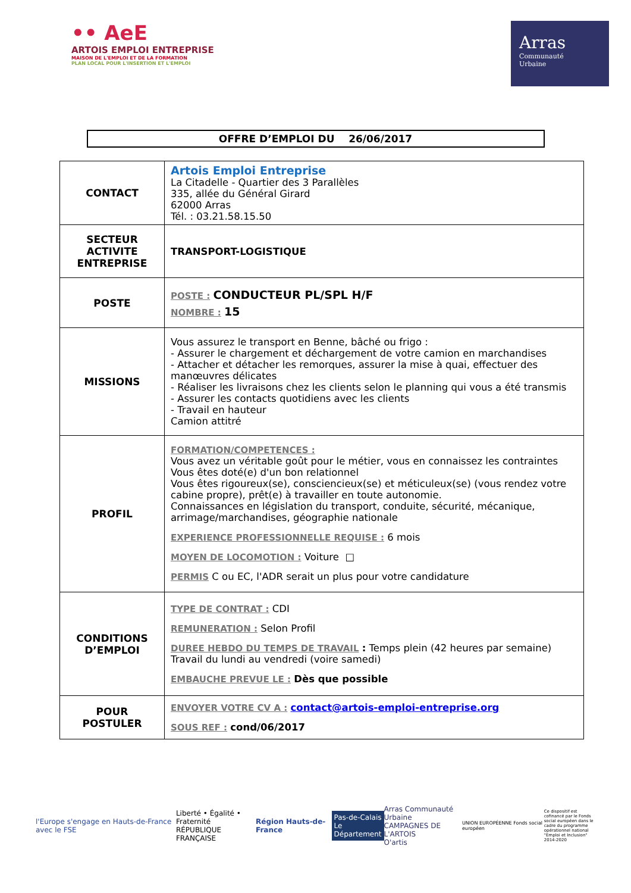•• AeE
ARTOIS EMPLOI ENTREPRISE
MAISON DE L'EMPLOI ET DE LA FORMATION
PLAN LOCAL POUR L'INSERTION ET L'EMPLOI
Arras
Communauté
Urbaine
OFFRE D’EMPLOI DU 26/06/2017
| CONTACT | Artois Emploi Entreprise La Citadelle - Quartier des 3 Parallèles 335, allée du Général Girard 62000 Arras Tél. : 03.21.58.15.50 |
| SECTEUR ACTIVITE ENTREPRISE | TRANSPORT-LOGISTIQUE |
| POSTE | POSTE : CONDUCTEUR PL/SPL H/F NOMBRE : 15 |
| MISSIONS | Vous assurez le transport en Benne, bâché ou frigo : - Assurer le chargement et déchargement de votre camion en marchandises - Attacher et détacher les remorques, assurer la mise à quai, effectuer des manœuvres délicates - Réaliser les livraisons chez les clients selon le planning qui vous a été transmis - Assurer les contacts quotidiens avec les clients - Travail en hauteur Camion attitré |
| PROFIL | FORMATION/COMPETENCES : Vous avez un véritable goût pour le métier, vous en connaissez les contraintes Vous êtes doté(e) d'un bon relationnel Vous êtes rigoureux(se), consciencieux(se) et méticuleux(se) (vous rendez votre cabine propre), prêt(e) à travailler en toute autonomie. Connaissances en législation du transport, conduite, sécurité, mécanique, arrimage/marchandises, géographie nationale EXPERIENCE PROFESSIONNELLE REQUISE : 6 mois MOYEN DE LOCOMOTION : Voiture □ PERMIS C ou EC, l'ADR serait un plus pour votre candidature |
| CONDITIONS D’EMPLOI | TYPE DE CONTRAT : CDI REMUNERATION : Selon Profil DUREE HEBDO DU TEMPS DE TRAVAIL : Temps plein (42 heures par semaine) Travail du lundi au vendredi (voire samedi) EMBAUCHE PREVUE LE : Dès que possible |
| POUR POSTULER | ENVOYER VOTRE CV A : contact@artois-emploi-entreprise.org SOUS REF : cond/06/2017 |
l'Europe s'engage en Hauts-de-France avec le FSE
Liberté • Égalité • Fraternité
RÉPUBLIQUE FRANÇAISE
Région Hauts-de-France
Pas-de-Calais
Le Département
Arras Communauté Urbaine
CAMPAGNES DE L'ARTOIS
O'artis
UNION EUROPÉENNE Fonds social européen
Ce dispositif est cofinancé par le Fonds social européen dans le cadre du programme opérationnel national "Emploi et Inclusion" 2014-2020